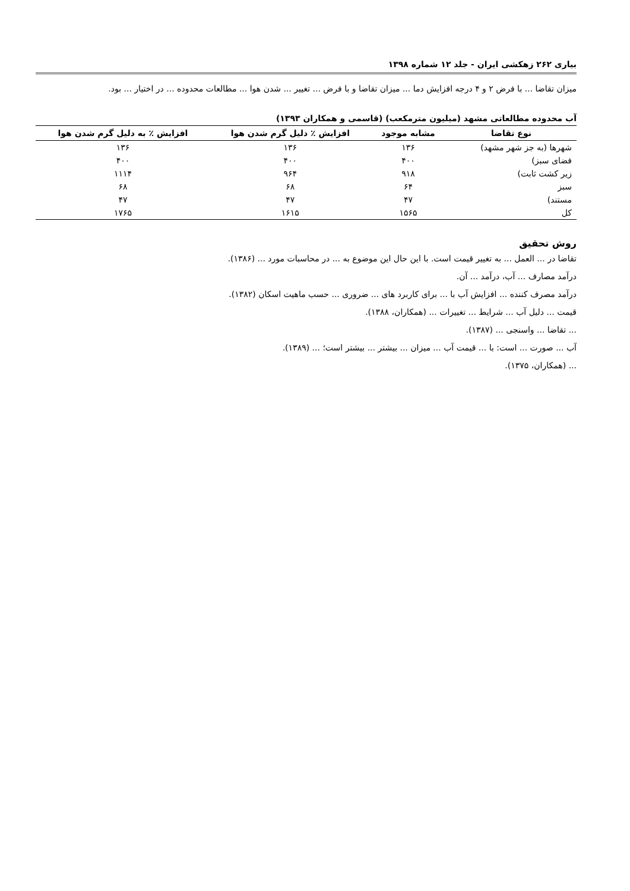بیاری ۲۶۲ زهکشی ایران - جلد ۱۲ شماره ۱۳۹۸
میزان تقاضا ... با فرض ۲ و ۴ درجه افزایش دما ... میزان تقاضا و با فرض ... تغییر ... شدن هوا ... مطالعات محدوده ... در اختیار ... بود.
آب محدوده مطالعاتی مشهد (میلیون مترمکعب) (قاسمی و همکاران ۱۳۹۳)
| نوع تقاضا | مشابه موجود | افزایش ٪ دلیل گرم شدن هوا | افزایش ٪ به دلیل گرم شدن هوا |
| --- | --- | --- | --- |
| شهرها (به جز شهر مشهد) | ۱۳۶ | ۱۳۶ | ۱۳۶ |
| فضای سبز) | ۴۰۰ | ۴۰۰ | ۴۰۰ |
| زیر کشت ثابت) | ۹۱۸ | ۹۶۴ | ۱۱۱۴ |
| سبز | ۶۴ | ۶۸ | ۶۸ |
| مستند) | ۴۷ | ۴۷ | ۴۷ |
| کل | ۱۵۶۵ | ۱۶۱۵ | ۱۷۶۵ |
روش تحقیق
تقاضا در ... العمل ... به تغییر قیمت است. با این حال این موضوع به ... در محاسبات مورد ... (۱۳۸۶).
درآمد مصارف ... آب، درآمد ... آن.
درآمد مصرف کننده ... افزایش آب با ... برای کاربرد های ... ضروری ... حسب ماهیت اسکان (۱۳۸۲).
قیمت ... دلیل آب ... شرایط ... تغییرات ... (همکاران، ۱۳۸۸).
... تقاضا ... واسنجی ... (۱۳۸۷).
آب ... صورت ... است: با ... قیمت آب ... میزان ... بیشتر ... بیشتر است؛ ... (۱۳۸۹).
... (همکاران، ۱۳۷۵).